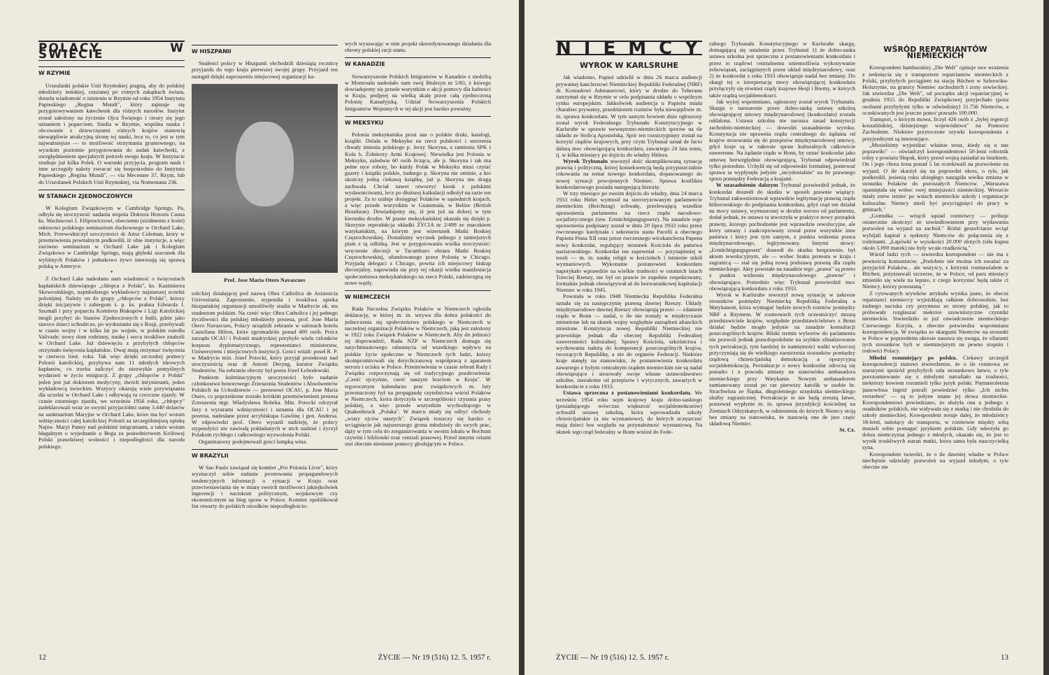POLACY W ŚWIECIE
W RZYMIE
Urszulanki polskie Unii Rzymskiej pragną, aby do polskiej młodzieży żeńskiej, rozsianej po różnych zakątkach świata, dotarła wiadomość o istnieniu w Rzymie od roku 1954 Instytutu Papieskiego „Regina Mundi", który zajmuje się przygotowywaniem katechetek dla różnych narodów. Instytut został założony na życzenie Ojca Świętego i cieszy się jego uznaniem i poparciem. Studia w Rzymie, wspólna nauka i obcowanie z dziewczętami różnych krajów stanowią niewątpliwie atrakcyjną stronę tej nauki, lecz to, co jest w tym najważniejsze — to możliwość otrzymania gruntownego, na wysokim poziomie przygotowania do zadań katechetki, z uwzględnieniem specjalnych potrzeb swego kraju. W Instytucie studiuje już kilka Polek. O warunki przyjęcia, program nauk i inne szczegóły należy zwracać się bezpośrednio do Instytutu Papieskiego „Regina Mundi", — via Mecenate 37, Rzym, lub do Urszulanek Polskich Unii Rzymskiej, via Nomentana 236.
W STANACH ZJEDNOCZONYCH
W Kolegium Związkowym w Cambridge Springs, Pa, odbyła się uroczystość nadania stopnia Doktora Honoris Causa ks. Wacławowi J. Filipowiczowi, obecnemu (siódmemu z kolei) rektorowi polskiego seminarium duchownego w Orchard Lake, Mich. Przewodniczył uroczystości dr Artur Coleman, który w przemówieniu powitalnym podkreślił, iż obie instytucje, a więc zarówno seminarium w Orchard Lake jak i Kolegium Związkowe w Cambridge Springs, mają głęboki szacunek dla wybitnych Polaków i jednakowo żywo interesują się sprawą polską w Ameryce.
*
Z Orchard Lake nadesłano nam wiadomość o święceniach kapłańskich dziewiątego „chłopca z Polski", ks. Kazimierza Skowrońskiego, najmłodszego wykładowcy najstarszej uczelni polonijnej. Należy on do grupy „chłopców z Polski", którzy dzięki inicjatywie i zabiegom ś. p. ks. prałata Edwarda J. Szumali i przy poparciu Komitetu Biskupów i Ligi Katolickiej mogli przybyć do Stanów Zjednoczonych z Indii, gdzie jako sieroce dzieci uchodźcze, po wydostaniu się z Rosji, przebywali w czasie wojny i w kilka lat po wojnie, w polskim osiedlu Valivade; nowy dom rodzinny, naukę i serca troskliwe znaleźli w Orchard Lake. Już dziewięciu z przybyłych chłopców otrzymało święcenia kapłańskie. Dwaj mają otrzymać święcenia w czerwcu bież. roku. Tak więc dzięki szczodrej pomocy Polonii katolickiej, przybywa nam 11 młodych ideowych kapłanów, co trzeba zaliczyć do niezwykle pomyślnych wydarzeń w życiu emigracji. Z grupy „chłopców z Polski" jeden jest już doktorem medycyny, dwóch inżynierami, jeden wykładowcą świeckim. Wszyscy okazują wiele przywiązania dla uczelni w Orchard Lake i odbywają tu coroczne zjazdy. W czasie ostatniego zjazdu, we wrześniu 1956 roku, „chłopcy" zadeklarowali wraz ze swymi przyjaciółmi sumę 3.440 dolarów na sanktuarium Maryjne w Orchard Lake, które ma być wotum wdzięczności całej katolickiej Polonii za szczególniejszą opiekę Najśw. Maryi Panny nad polskimi imigrantami, a także wotum błagalnym o wyjednanie u Boga za pośrednictwem Królowej Polski prawdziwej wolności i niepodległości dla narodu polskiego.
W HISZPANII
Studenci polscy w Hiszpanii obchodzili dziesiątą rocznicę przyjazdu do tego kraju pierwszej swojej grupy. Przyjazd ten nastąpił dzięki zaproszeniu miejscowej organizacji ka-
Prof. Jose Maria Otero Navascues
tolickiej działającej pod nazwą Obra Catholica de Asistencia Univesitaria. Zaproszenie, stypendia i troskliwa opieka hiszpańskiej organizacji umożliwiły studia w Madrycie ok. stu studentom polskim. Na cześć więc Obra Catholica i jej pełnego życzliwości dla polskiej młodzieży prezesa, prof. Jose Maria Otero Navascues, Polacy urządzili zebranie w salonach hotelu Castellana Hilton, które zgromadziło ponad 400 osób. Prócz zarządu OCAU i Polonii madryckiej przybyło wielu członków korpusu dyplomatycznego, reprezentanci ministerstw, Uniwersytetu i miejscowych instytucji. Gości witali: poseł R. P. w Madrycie min. Józef Potocki, który przyjął protektorat nad uroczystością oraz dr Antoni Deryng, kurator Związku Studentów. Na zebraniu obecny był poeta Józef Łobodowski.
Punktem kulminacyjnym uroczystości było nadanie członkostwa honorowego Zrzeszenia Studentów i Absolwentów Polskich na Uchodźstwie — prezesowi OCAU, p. Jose Maria Otaro, co poprzedzone zostało krótkim przemówieniem prezesa Zrzeszenia mgr. Władysława Bobrka. Min. Potocki odczytał listy z wyrazami wdzięczności i uznania dla OCAU i jej prezesa, nadesłane przez arcybiskupa Gawlinę i gen. Andersa. W odpowiedzi prof. Otero wyraził nadzieję, że polscy stypendyści nie zawiodą pokładanych w nich nadziei i życzył Polakom rychłego i całkowitego wyzwolenia Polski.
Organizatorzy podejmowali gości lampką wina.
W BRAZYLII
W Sao Paulo zawiązał się komitet „Pro Polonia Livre", który wyznaczył sobie zadanie prostowania propagandowych tendencyjnych informacji o sytuacji w Kraju oraz przeciwstawiania się w miarę swoich możliwości jakiejkolwiek ingerencji i naciskom politycznym, wojskowym czy ekonomicznym na bieg spraw w Polsce. Komitet opublikował list otwarty do polskich ośrodków niepodległościo-
wych wysuwając w nim projekt skoordynowanego działania dla obrony polskiej racji stanu.
W KANADZIE
Stowarzyszenie Polskich Imigrantów w Kanadzie z siedzibą w Montrealu nadesłało nam swój Biuletyn nr 5/83, z którego dowiadujemy się przede wszystkim o akcji pomocy dla ludności w Kraju, podjętej na wielką skalę przez całą zjednoczoną Polonię Kanadyjską. Udział Stowarzyszenia Polskich Imigrantów Wojennych w tej akcji jest bardzo poważny.
W MEKSYKU
Polonia meksykańska prosi nas o polskie druki, katalogi, książki. Działa w Meksyku na rzecz polskości i szerzenia chwały imienia polskiego p. Jerzy Skoryna, z ramienia SPK i Koła b. Żołnierzy Armi Krajowej. Niewielka jest Polonia w Meksyku, zaledwie 60 osób licząca, ale p. Skoryna i tak ma pełne ręce roboty, bo każdy Polak w Meksyku musi czytać gazety i książki polskie, żadnego p. Skoryna nie ominie, a kto skończy jedną ciekawą książkę, już p. Skoryna mu drugą zachwala. Chciał nawet otworzyć kiosk z polskimi wydawnictwami, lecz po dłuższej kalkulacji odłożył na razie ten projekt. Za to usiłuje dosięgnąć Polaków w sąsiednich krajach, a więc przede wszystkim w Guatemala, w Belize (British Honduras). Dowiadujemy się, iż jest już na dobrej w tym kierunku drodze. W prasie meksykańskiej ukazała się dzięki p. Skorynie reprodukcja okładki ŻYCIA nr 2/499 ze znaczkiem watykańskim, na którym jest wizerunek Matki Boskiej Częstochowskiej. Dostaliśmy wycinek jednego z tamtejszych pism z tą odbitką. Jest w przygotowaniu wielka uroczystość: wręczenie diecezji w Tacambaro obrazu Matki Boskiej Częstochowskiej, ufundowanego przez Polonię w Chicago. Przyjadą delegaci z Chicago, powita ich miejscowy biskup diecezjalny, zapowiada się przy tej okazji wielka manifestacja społeczeństwa meksykańskiego na rzecz Polski, zadzierzgną się nowe węzły.
W NIEMCZECH
Rada Naczelna Związku Polaków w Niemczech ogłosiła deklarację, w której m. in. wzywa dla dobra polskości do jednoczenia się społeczeństwa polskiego w Niemczech w naczelnej organizacji Polaków w Niemczech, jaką jest założony w 1922 roku Związek Polaków w Niemczech. Aby do jedności tej doprowadzić, Rada NZP w Niemczech domaga się natychmiastowego odsunięcia od wszelkiego wpływu na polskie życie społeczne w Niemczech tych ludzi, którzy skompromitowali się dotychczasową współpracą z aparatem terroru i ucisku w Polsce. Przemówienia w czasie zebrań Rady i Związku rozpoczynają się od tradycyjnego pozdrowienia: „Cześć ojczyźnie, cześć naszym braciom w Kraju". W tegorocznym kalendarzu prac związkowych m. luty przeznaczony był na propagandę czytelnictwa wśród Polaków w Niemczech, która dotyczyła w szczególności czytania prasy polskiej, a więc przede wszystkim wychodzącego w Quakenbruck „Polaka". W marcu miały się odbyć obchody „wiary ojców naszych". Związek troszczy się bardzo o wciągnięcie jak najszerszego grona młodzieży do swych prac, dąży w tym celu do zorganizowania w swoim lokalu w Bochum czytelni i biblioteki oraz centrali prasowej. Przed innymi celami stoi obecnie niesienie pomocy głodującym w Polsce.
12 ŻYCIE — Nr 19 (516) 12. 5. 1957 r.
NIEMCY
WYROK W KARLSRUHE
Jak wiadomo, Papież udzielił w dniu 26 marca audiencji prywatnej kanclerzowi Niemieckiej Republiki Federalnej (NRF) dr. Konradowi Adenauerowi, który w drodze do Teheranu zatrzymał się w Rzymie w celu podpisania układu o wspólnym rynku europejskim. Jakkolwiek audiencja u Papieża miała charakter prywatny, przedmiotem rozmów była niewątpliwie m. in. sprawa konkordatu. W tym samym bowiem dniu ogłoszony został wyrok Federalnego Trybunału Konstytucyjnego w Karlsruhe w sprawie wewnętrzno-niemieckich sporów na tle układu ze Stolicą Apostolską. Spór ten rozstrzygnięty został na korzyść rządów krajowych, przy czym Trybunał uznał de facto dalszą moc obowiązującą konkordatu, zawartego 24 lata temu, tj. w kilka miesięcy po dojściu do władzy Hitlera.
Wyrok Trybunału stworzył dość skomplikowaną sytuację prawną i polityczną, której konsekwencją będą przypuszczalnie rokowania na temat nowego konkordatu, dopasowanego do nowej sytuacji powojennych Niemiec. Sprawa konfliktu konkordatowego posiada następującą historię:
W trzy miesiące po swoim dojściu do władzy, dnia 24 marca 1933 roku Hitler wymusił na sterroryzowanym parlamencie niemieckim (Reichstag) uchwałę, przelewającą wszelkie uprawnienia parlamentu na rzecz rządu narodowo-socjalistycznego (tzw. Ermächtigungsgesetz). Na zasadzie tego uprawnienia podpisany został w dniu 20 lipca 1933 roku przez ówczesnego kardynała i sekretarza stanu Pacelli a obecnego Papieża Piusa XII oraz przez ówczesnego wicekanclerza Papena nowy konkordat, regulujący stosunek Kościoła do państwa nazistowskiego. Konkordat ten zapewniał — przynajmniej w teorii — m. in. naukę religii w kościołach i istnienie szkół wyznaniowych. Wykonanie postanowień konkordatu napotykało wprawdzie na wielkie trudności w ostatnich latach Trzeciej Rzeszy, nie był on prawie że zupełnie respektowany, formalnie jednak obowiązywał aż do bezwarunkowej kapitulacji Niemiec w roku 1945.
Powstała w roku 1948 Niemiecka Republika Federalna uznała się za następczynię prawną dawnej Rzeszy. Układy międzynarodowe dawnej Rzeszy obowiązują przeto — zdaniem rządu w Bonn — nadal, o ile nie zostały w międzyczasie zmienione lub na skutek wojny względnie zarządzeń alianckich zniesione. Konstytucja nowej Republiki Niemieckiej nie przewiduje jednak dla obecnej Republiki Federalnej suwerenności kulturalnej. Sprawy Kościoła, szkolnictwa i wychowania należą do kompetencji poszczególnych krajów, tworzących Republikę, a nie do organów Federacji. Niektóre kraje stanęły na stanowisku, że postanowienia konkordatu zawartego z byłym centralnym rządem niemieckim nie są nadal obowiązujące i stosowały swoje własne ustawodawstwo szkolne, niezależne od przepisów i wytycznych, zawartych w konkordacie z roku 1933.
Ustawa sprzeczna z postanowieniami konkordatu. We wrześniu 1954 roku sejm krajowy kraju dolno-saskiego (posiadającego wówczas większość socjaldemokratów) uchwalił ustawę szkolną, która wprowadzała szkoły chrześcijańskie (a nie wyznaniowe), do których uczęszczać mają dzieci bez względu na przynależność wyznaniową. Na skutek tego rząd federalny w Bonn wniósł do Fede-
ralnego Trybunału Konstytucyjnego w Karlsruhe skargę, domagającą się ustalenia przez Trybunał 1) że dolno-saska ustawa szkolna jest sprzeczna z postanowieniami konkordatu i przez to rządowi centralnemu uniemożliwia wykonywanie zobowiązań, zaciągniętych przez układ międzynarodowy, oraz 2) że konkordat z roku 1933 obowiązuje nadal bez zmiany. Do skargi tej o interpretację mocy obowiązującej konkordatu przyłączyły się również rządy krajowe Hesji i Bremy, w których także rządzą socjaldemokraci.
Jak wyżej wspomniano, ogłoszony został wyrok Trybunału. Skarga o naruszenie przez dolno-saską ustawę szkolną obowiązującej umowy międzynarodowej (konkordatu) została oddalona. Ustawa szkolna nie narusza zasad konstytucji zachodnio-niemieckiej — dowodzi uzasadnienie wyroku. Konstytucja nie uprawnia rządu centralnego do żądania od krajów stosowania się do przepisów międzynarodowej umowy, gdyż kraje są w zakresie spraw kulturalnych całkowicie suwerenne. Na żądanie rządu w Bonn, by uznać konkordat jako umowę bezwzględnie obowiązującą, Trybunał odpowiedział tylko pośrednio. Uchylił się od odpowiedzi formalnej, ponieważ sprawa ta wypłynęła jedynie „incydentalnie" na tle prawnego sporu pomiędzy Federacją a krajami.
W uzasadnieniu dalszym Trybunał potwierdził jednak, że konkordat doszedł do skutku w sposób prawnie wiążący. Trybunał zakwestionował wprawdzie legitymację prawną rządu hitlerowskiego do podpisania konkordatu, gdyż rząd ten działał na mocy ustawy, wymuszonej w drodze terroru od parlamentu, dodał jednak, że ustawa ta stworzyła w praktyce nowy porządek prawny, którego pochodzenie jest wprawdzie rewolucyjne, ale który uznany i zaakceptowany został przez wszystkie inne państwa i który jest tym samym, z punktu widzenia prawa międzynarodowego, legitymowany. Innymi słowy: „Ermächtigungsgesetz" doszedł do skutku bezprawnie, był aktem rewolucyjnym, ale — wobec braku protestu w kraju i zagranicą — stał się jedną nową podstawą prawną dla rządu niemieckiego. Akty powstałe na zasadzie tego „prawa" są przeto z punktu widzenia międzynarodowego „prawne" i obowiązujące. Pośrednio więc Trybunał potwierdził moc obowiązującą konkordatu z roku 1933.
Wyrok w Karlsruhe stworzył nową sytuację w zakresie stosunków pomiędzy Niemiecką Republiką Federalną a Watykanem, która wymagać będzie nowych rozmów pomiędzy NRF a Rzymem. W rozmowach tych uczestniczyć muszą przedstawiciele krajów, względnie przedstawicielstwo z Bonn działać będzie mogło jedynie na zasadzie konsultacji poszczególnych krajów. Bliski termin wyborów do parlamentu nie pozwoli jednak prawdopodobnie na szybkie sfinalizowanie tych pertraktacji, tym bardziej że namiętności walki wyborczej przyczyniają się do wielkiego zaostrzenia stosunków pomiędzy rządową chrześcijańską demokracją a opozycyjną socjaldemokracją. Pertraktacje o nowy konkordat odroczą się ponadto i z powodu zmiany na stanowisku ambasadora niemieckiego przy Watykanie. Nowym ambasadorem zamianowany został po raz pierwszy katolik w osobie hr. Strachwitza ze Śląska, długoletniego urzędnika niemieckiego służby zagranicznej. Pertraktacje te nie będą zresztą łatwe, ponieważ wypłynie m. in. sprawa jurysdykcji kościelnej na Ziemiach Odzyskanych, w odniesieniu do których Niemcy stoją bez zmiany na stanowisku, że stanowią one de jure część składową Niemiec.
St. Cz.
WŚRÓD REPATRIANTÓW NIEMIECKICH
Korespondent hamburskiej „Die Welt" opisuje swe wrażenia z zetknięcia się z transportem repatriantów niemieckich z Polski, przybyłych pociągiem na stację Büchen w Szlezwiku-Holsztynie, na granicy Niemiec zachodnich i zony sowieckiej. Jak stwierdza „Die Welt", od początku akcji repatriacyjnej w grudniu 1955 do Republiki Związkowej przyjechało (poza osobami przybyłymi tylko w odwiedziny) 31.756 Niemców, a oczekiwanych jest jeszcze ponoć przeszło 100.000.
Transport, o którym mowa, liczył 426 osób z „byłej regencji koszalińskiej, dzisiejszego województwa" na Pomorzu Zachodnim. Niektóre przytoczone urywki korespondenta z przyjezdnymi są interesujące.
„Musieliśmy wyjeżdżać właśnie teraz, kiedy się u nas poprawiło" — oświadczył korespondentowi 50-letni robotnik rolny z powiatu Słupsk, który przed wojną zasiadał za biurkiem. On i jego chora żona ponad 5 lat oczekiwali na pozwolenie na wyjazd. O ile skarżył się na poprzedni okres, o tyle, jak podkreślił, jesienią roku ubiegłego nastąpiła wielka zmiana w stosunku Polaków do pozostałych Niemców. „Warszawa opamiętała się wobec swej mniejszości niemieckiej. Wreszcie miały znów istnieć po wsiach niemieckie szkoły i organizacje kulturalne. Niemcy mieli być przyciągnięci do pracy w gminach."
„Gomułka — wtrącił sąsiad rozmówcy — próbuje ostatecznie skończyć ze szwindlowaniem przy wydawaniu pozwoleń na wyjazd na zachód." Różni geszefciarze wciąż wybijali kapitał z tęsknoty Niemców do połączenia się z rodzinami. „Łapówki w wysokości 20.000 złotych (siła kupna około 5.000 marek) nie były wcale rzadkością."
Wśród ludzi tych — stwierdza korespondent — nie ma z pewnością komunistów. „Podobnie nie można ich uważać za przyjaciół Polaków... ale wszyscy, z którymi rozmawiałem w Büchen, przyznawali szczerze, że w Polsce, od paru miesięcy zmieniło się wiele na lepsze, z czego korzystać będą także ci Niemcy, którzy pozostaną."
Z cytowanych urywków artykułu wynika jasno, że obecni repatrianci niemieccy wyjeżdżają całkiem dobrowolnie, bez żadnego nacisku czy przymusu ze strony polskiej, jak to próbowały rozgłaszać niektóre szowinistyczne czynniki niemieckie. Stwierdziło to już oświadczenie niemieckiego Czerwonego Krzyża, a obecnie potwierdza wspomniana korespondencja. W związku ze skargami Niemców na stosunki w Polsce w poprzednim okresie nasuwa się uwaga, że ofiarami tych stosunków byli w niemniejszym na pewno stopniu i rodowici Polacy.
Młodzi rozumiejący po polsku. Ciekawy szczegół korespondencji stanowi stwierdzenie, że o ile rozmowa ze starszymi spośród przybyłych szła stosunkowo łatwo, o tyle porozumiewanie się z młodymi natrafiało na trudności, niektórzy bowiem rozumieli tylko język polski. Piętnastoletnia jasnowłosa Ingrid potrafi powiedzieć tylko „Ich nichts verstehen" — są to jedyne znane jej słowa niemieckie. Korespondentowi powiedziano, że służyła ona u jednego z osadników polskich, nie widywała się z matką i nie chodziła do szkoły niemieckiej. Korespondent notuje dalej, że młodzieńcy 18-letni, należący do transportu, w rozmowie między sobą musieli sobie pomagać językiem polskim. Gdy uderzyła go dobra niemczyzna jednego z młodych, okazało się, że jest to wynik troskliwych starań matki, która sama była nauczycielką syna.
Korespondent twierdzi, że o ile dawniej władze w Polsce niechętnie udzielały pozwoleń na wyjazd młodym, o tyle obecnie nie
ŻYCIE — Nr 19 (516) 12. 5. 1957 r. 13